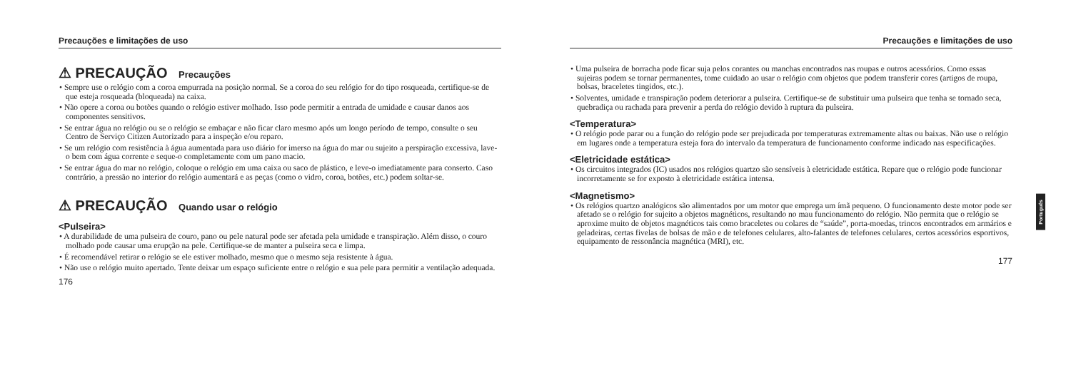Precauções e limitações de uso
⚠ PRECAUÇÃO Precauções
• Sempre use o relógio com a coroa empurrada na posição normal. Se a coroa do seu relógio for do tipo rosqueada, certifique-se de que esteja rosqueada (bloqueada) na caixa.
• Não opere a coroa ou botões quando o relógio estiver molhado. Isso pode permitir a entrada de umidade e causar danos aos componentes sensitivos.
• Se entrar água no relógio ou se o relógio se embaçar e não ficar claro mesmo após um longo período de tempo, consulte o seu Centro de Serviço Citizen Autorizado para a inspeção e/ou reparo.
• Se um relógio com resistência à água aumentada para uso diário for imerso na água do mar ou sujeito a perspiração excessiva, lave-o bem com água corrente e seque-o completamente com um pano macio.
• Se entrar água do mar no relógio, coloque o relógio em uma caixa ou saco de plástico, e leve-o imediatamente para conserto. Caso contrário, a pressão no interior do relógio aumentará e as peças (como o vidro, coroa, botões, etc.) podem soltar-se.
⚠ PRECAUÇÃO Quando usar o relógio
<Pulseira>
• A durabilidade de uma pulseira de couro, pano ou pele natural pode ser afetada pela umidade e transpiração. Além disso, o couro molhado pode causar uma erupção na pele. Certifique-se de manter a pulseira seca e limpa.
• É recomendável retirar o relógio se ele estiver molhado, mesmo que o mesmo seja resistente à água.
• Não use o relógio muito apertado. Tente deixar um espaço suficiente entre o relógio e sua pele para permitir a ventilação adequada.
176
Precauções e limitações de uso
• Uma pulseira de borracha pode ficar suja pelos corantes ou manchas encontrados nas roupas e outros acessórios. Como essas sujeiras podem se tornar permanentes, tome cuidado ao usar o relógio com objetos que podem transferir cores (artigos de roupa, bolsas, braceletes tingidos, etc.).
• Solventes, umidade e transpiração podem deteriorar a pulseira. Certifique-se de substituir uma pulseira que tenha se tornado seca, quebradiça ou rachada para prevenir a perda do relógio devido à ruptura da pulseira.
<Temperatura>
• O relógio pode parar ou a função do relógio pode ser prejudicada por temperaturas extremamente altas ou baixas. Não use o relógio em lugares onde a temperatura esteja fora do intervalo da temperatura de funcionamento conforme indicado nas especificações.
<Eletricidade estática>
• Os circuitos integrados (IC) usados nos relógios quartzo são sensíveis à eletricidade estática. Repare que o relógio pode funcionar incorretamente se for exposto à eletricidade estática intensa.
<Magnetismo>
• Os relógios quartzo analógicos são alimentados por um motor que emprega um ímã pequeno. O funcionamento deste motor pode ser afetado se o relógio for sujeito a objetos magnéticos, resultando no mau funcionamento do relógio. Não permita que o relógio se aproxime muito de objetos magnéticos tais como braceletes ou colares de “saúde”, porta-moedas, trincos encontrados em armários e geladeiras, certas fivelas de bolsas de mão e de telefones celulares, alto-falantes de telefones celulares, certos acessórios esportivos, equipamento de ressonância magnética (MRI), etc.
177
Português